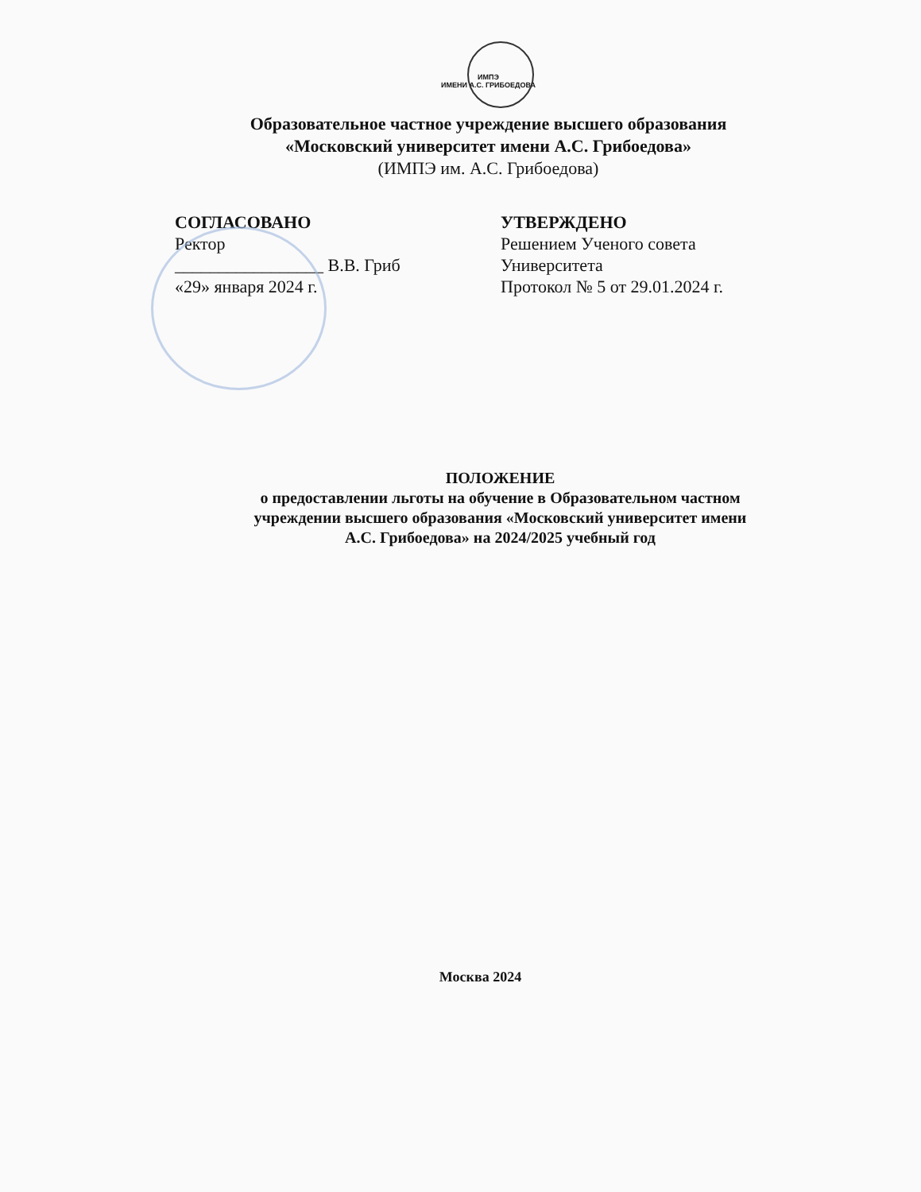ИМПЭ
ИМЕНИ А.С. ГРИБОЕДОВА
Образовательное частное учреждение высшего образования
«Московский университет имени А.С. Грибоедова»
(ИМПЭ им. А.С. Грибоедова)
СОГЛАСОВАНО
Ректор
_________________ В.В. Гриб
«29» января 2024 г.
УТВЕРЖДЕНО
Решением Ученого совета
Университета
Протокол № 5 от 29.01.2024 г.
ПОЛОЖЕНИЕ
о предоставлении льготы на обучение в Образовательном частном
учреждении высшего образования «Московский университет имени
А.С. Грибоедова» на 2024/2025 учебный год
Москва 2024